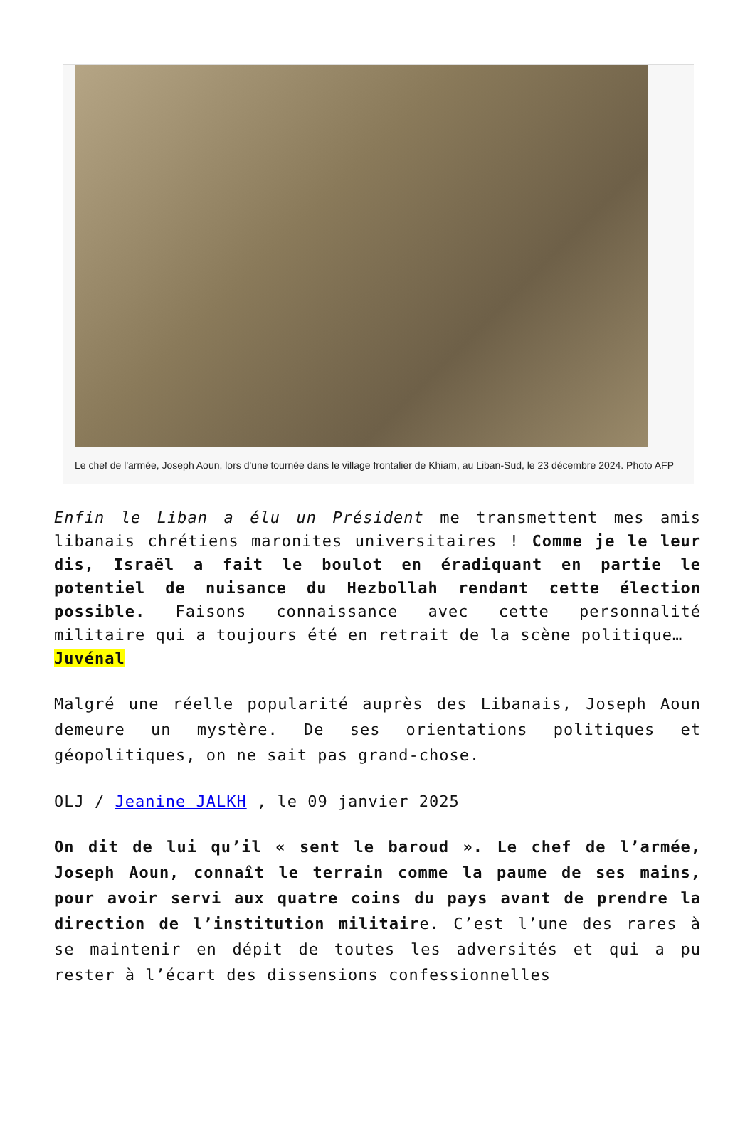Le chef de l'armée, Joseph Aoun, lors d'une tournée dans le village frontalier de Khiam, au Liban-Sud, le 23 décembre 2024. Photo AFP
Enfin le Liban a élu un Président me transmettent mes amis libanais chrétiens maronites universitaires ! Comme je le leur dis, Israël a fait le boulot en éradiquant en partie le potentiel de nuisance du Hezbollah rendant cette élection possible. Faisons connaissance avec cette personnalité militaire qui a toujours été en retrait de la scène politique…
Juvénal
Malgré une réelle popularité auprès des Libanais, Joseph Aoun demeure un mystère. De ses orientations politiques et géopolitiques, on ne sait pas grand-chose.
OLJ / Jeanine JALKH , le 09 janvier 2025
On dit de lui qu’il « sent le baroud ». Le chef de l’armée, Joseph Aoun, connaît le terrain comme la paume de ses mains, pour avoir servi aux quatre coins du pays avant de prendre la direction de l’institution militaire. C’est l’une des rares à se maintenir en dépit de toutes les adversités et qui a pu rester à l’écart des dissensions confessionnelles